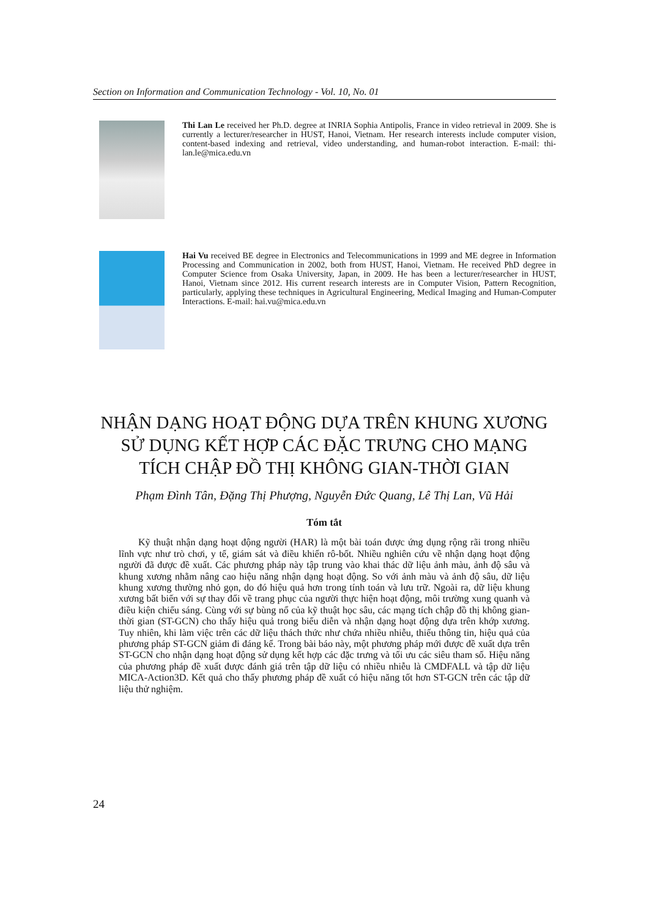Section on Information and Communication Technology - Vol. 10, No. 01
Thi Lan Le received her Ph.D. degree at INRIA Sophia Antipolis, France in video retrieval in 2009. She is currently a lecturer/researcher in HUST, Hanoi, Vietnam. Her research interests include computer vision, content-based indexing and retrieval, video understanding, and human-robot interaction. E-mail: thi-lan.le@mica.edu.vn
Hai Vu received BE degree in Electronics and Telecommunications in 1999 and ME degree in Information Processing and Communication in 2002, both from HUST, Hanoi, Vietnam. He received PhD degree in Computer Science from Osaka University, Japan, in 2009. He has been a lecturer/researcher in HUST, Hanoi, Vietnam since 2012. His current research interests are in Computer Vision, Pattern Recognition, particularly, applying these techniques in Agricultural Engineering, Medical Imaging and Human-Computer Interactions. E-mail: hai.vu@mica.edu.vn
NHẬN DẠNG HOẠT ĐỘNG DỰA TRÊN KHUNG XƯƠNG
SỬ DỤNG KẾT HỢP CÁC ĐẶC TRƯNG CHO MẠNG
TÍCH CHẬP ĐỒ THỊ KHÔNG GIAN-THỜI GIAN
Phạm Đình Tân, Đặng Thị Phượng, Nguyễn Đức Quang, Lê Thị Lan, Vũ Hải
Tóm tắt
Kỹ thuật nhận dạng hoạt động người (HAR) là một bài toán được ứng dụng rộng rãi trong nhiều lĩnh vực như trò chơi, y tế, giám sát và điều khiển rô-bốt. Nhiều nghiên cứu về nhận dạng hoạt động người đã được đề xuất. Các phương pháp này tập trung vào khai thác dữ liệu ảnh màu, ảnh độ sâu và khung xương nhằm nâng cao hiệu năng nhận dạng hoạt động. So với ảnh màu và ảnh độ sâu, dữ liệu khung xương thường nhỏ gọn, do đó hiệu quả hơn trong tính toán và lưu trữ. Ngoài ra, dữ liệu khung xương bất biến với sự thay đổi về trang phục của người thực hiện hoạt động, môi trường xung quanh và điều kiện chiếu sáng. Cùng với sự bùng nổ của kỹ thuật học sâu, các mạng tích chập đồ thị không gian-thời gian (ST-GCN) cho thấy hiệu quả trong biểu diễn và nhận dạng hoạt động dựa trên khớp xương. Tuy nhiên, khi làm việc trên các dữ liệu thách thức như chứa nhiều nhiễu, thiếu thông tin, hiệu quả của phương pháp ST-GCN giảm đi đáng kể. Trong bài báo này, một phương pháp mới được đề xuất dựa trên ST-GCN cho nhận dạng hoạt động sử dụng kết hợp các đặc trưng và tối ưu các siêu tham số. Hiệu năng của phương pháp đề xuất được đánh giá trên tập dữ liệu có nhiều nhiễu là CMDFALL và tập dữ liệu MICA-Action3D. Kết quả cho thấy phương pháp đề xuất có hiệu năng tốt hơn ST-GCN trên các tập dữ liệu thử nghiệm.
24